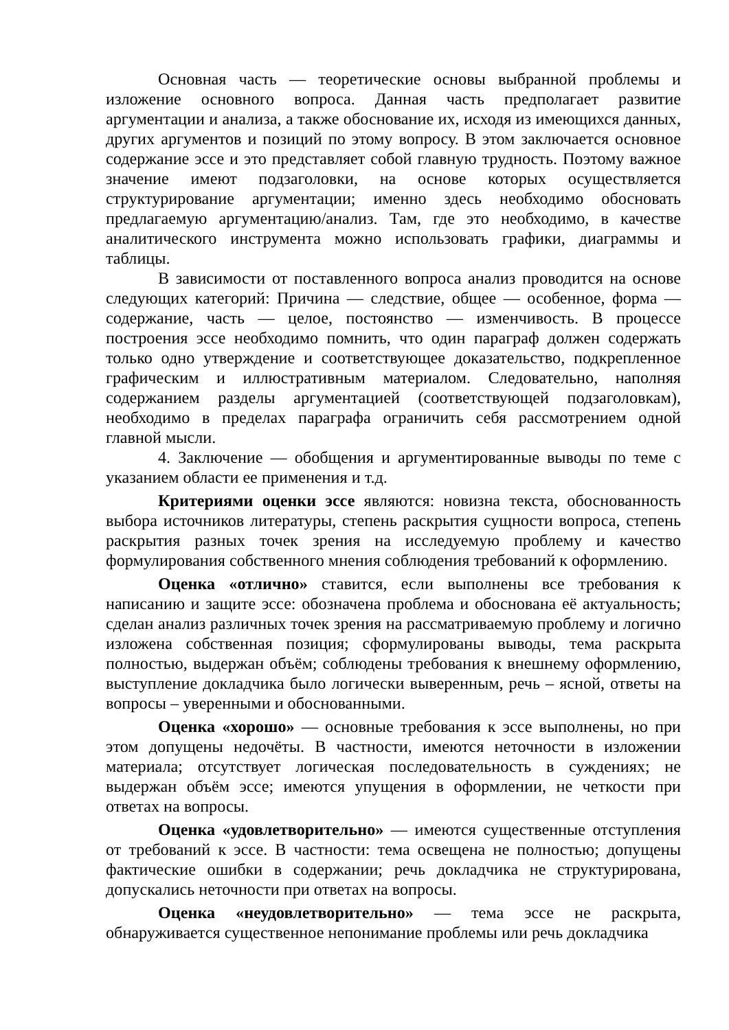Основная часть — теоретические основы выбранной проблемы и изложение основного вопроса. Данная часть предполагает развитие аргументации и анализа, а также обоснование их, исходя из имеющихся данных, других аргументов и позиций по этому вопросу. В этом заключается основное содержание эссе и это представляет собой главную трудность. Поэтому важное значение имеют подзаголовки, на основе которых осуществляется структурирование аргументации; именно здесь необходимо обосновать предлагаемую аргументацию/анализ. Там, где это необходимо, в качестве аналитического инструмента можно использовать графики, диаграммы и таблицы.
В зависимости от поставленного вопроса анализ проводится на основе следующих категорий: Причина — следствие, общее — особенное, форма — содержание, часть — целое, постоянство — изменчивость. В процессе построения эссе необходимо помнить, что один параграф должен содержать только одно утверждение и соответствующее доказательство, подкрепленное графическим и иллюстративным материалом. Следовательно, наполняя содержанием разделы аргументацией (соответствующей подзаголовкам), необходимо в пределах параграфа ограничить себя рассмотрением одной главной мысли.
4. Заключение — обобщения и аргументированные выводы по теме с указанием области ее применения и т.д.
Критериями оценки эссе являются: новизна текста, обоснованность выбора источников литературы, степень раскрытия сущности вопроса, степень раскрытия разных точек зрения на исследуемую проблему и качество формулирования собственного мнения соблюдения требований к оформлению.
Оценка «отлично» ставится, если выполнены все требования к написанию и защите эссе: обозначена проблема и обоснована её актуальность; сделан анализ различных точек зрения на рассматриваемую проблему и логично изложена собственная позиция; сформулированы выводы, тема раскрыта полностью, выдержан объём; соблюдены требования к внешнему оформлению, выступление докладчика было логически выверенным, речь – ясной, ответы на вопросы – уверенными и обоснованными.
Оценка «хорошо» — основные требования к эссе выполнены, но при этом допущены недочёты. В частности, имеются неточности в изложении материала; отсутствует логическая последовательность в суждениях; не выдержан объём эссе; имеются упущения в оформлении, не четкости при ответах на вопросы.
Оценка «удовлетворительно» — имеются существенные отступления от требований к эссе. В частности: тема освещена не полностью; допущены фактические ошибки в содержании; речь докладчика не структурирована, допускались неточности при ответах на вопросы.
Оценка «неудовлетворительно» — тема эссе не раскрыта, обнаруживается существенное непонимание проблемы или речь докладчика